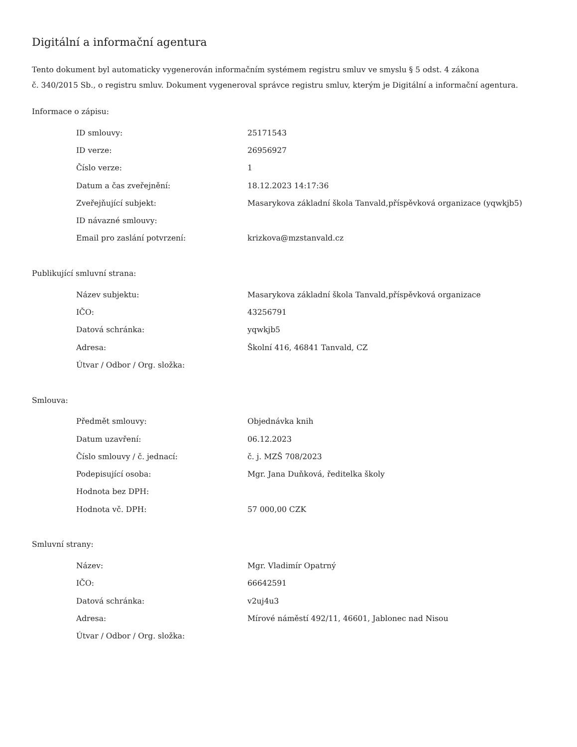Digitální a informační agentura
Tento dokument byl automaticky vygenerován informačním systémem registru smluv ve smyslu § 5 odst. 4 zákona
č. 340/2015 Sb., o registru smluv. Dokument vygeneroval správce registru smluv, kterým je Digitální a informační agentura.
Informace o zápisu:
| ID smlouvy: | 25171543 |
| ID verze: | 26956927 |
| Číslo verze: | 1 |
| Datum a čas zveřejnění: | 18.12.2023 14:17:36 |
| Zveřejňující subjekt: | Masarykova základní škola Tanvald,příspěvková organizace (yqwkjb5) |
| ID návazné smlouvy: | |
| Email pro zaslání potvrzení: | krizkova@mzstanvald.cz |
Publikující smluvní strana:
| Název subjektu: | Masarykova základní škola Tanvald,příspěvková organizace |
| IČO: | 43256791 |
| Datová schránka: | yqwkjb5 |
| Adresa: | Školní 416, 46841 Tanvald, CZ |
| Útvar / Odbor / Org. složka: | |
Smlouva:
| Předmět smlouvy: | Objednávka knih |
| Datum uzavření: | 06.12.2023 |
| Číslo smlouvy / č. jednací: | č. j. MZŠ 708/2023 |
| Podepisující osoba: | Mgr. Jana Duňková, ředitelka školy |
| Hodnota bez DPH: | |
| Hodnota vč. DPH: | 57 000,00 CZK |
Smluvní strany:
| Název: | Mgr. Vladimír Opatrný |
| IČO: | 66642591 |
| Datová schránka: | v2uj4u3 |
| Adresa: | Mírové náměstí 492/11, 46601, Jablonec nad Nisou |
| Útvar / Odbor / Org. složka: | |